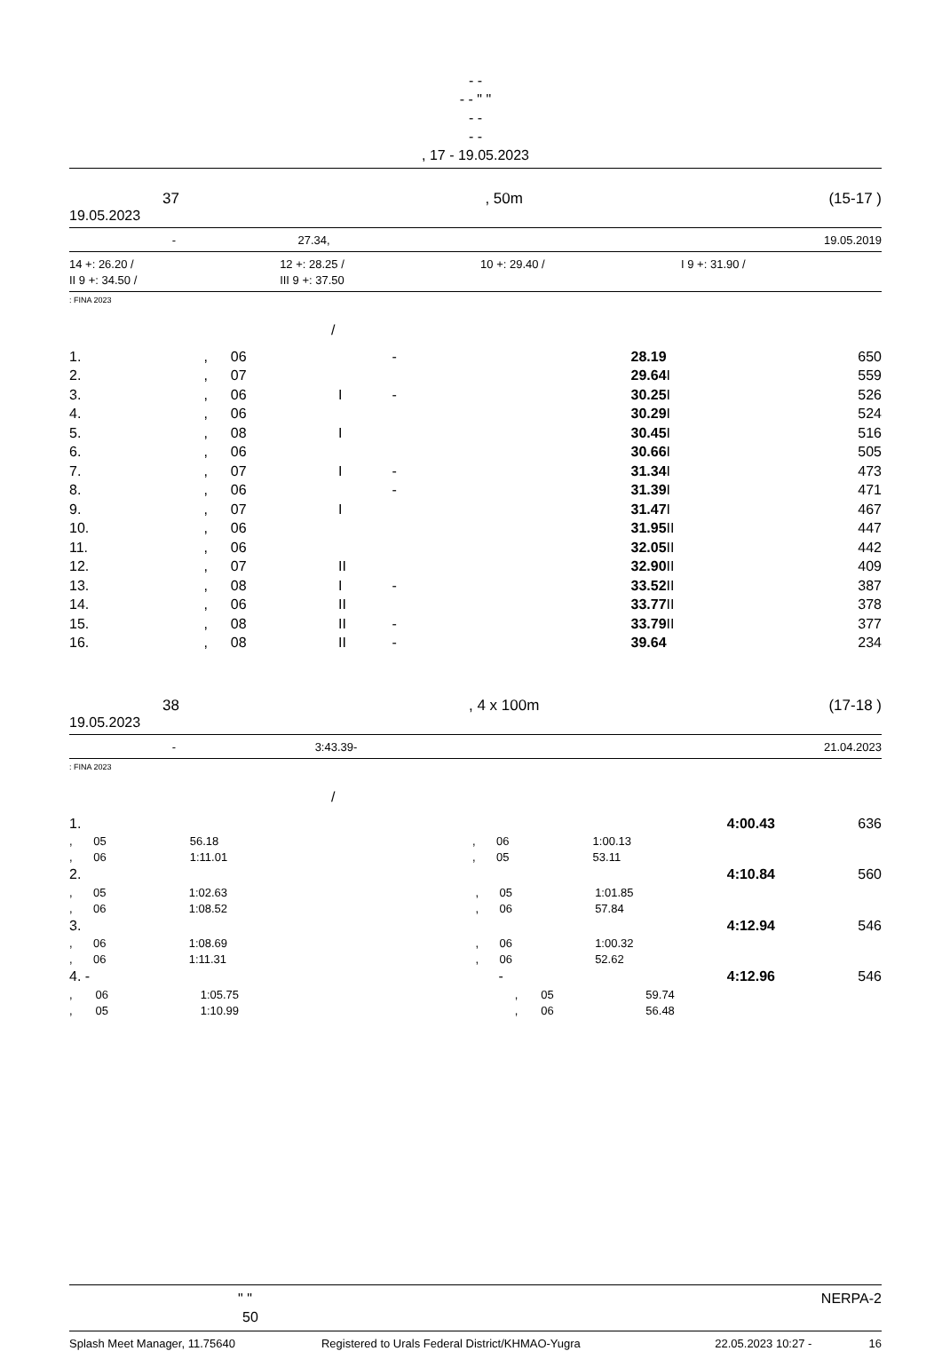- -
- - " "
- -
- -
, 17 - 19.05.2023
37, 50m (15-17 )
19.05.2023
| - | 27.34 | , | 19.05.2019 |
| 14 +: 26.20 / | 12 +: 28.25 / | 10 +: 29.40 / | I 9 +: 31.90 / |
| II 9 +: 34.50 / | III 9 +: 37.50 | | |
: FINA 2023
/
| 1. | , | 06 | | - | 28.19 | | 650 |
| 2. | , | 07 | | | 29.64 | I | 559 |
| 3. | , | 06 | I | - | 30.25 | I | 526 |
| 4. | , | 06 | | | 30.29 | I | 524 |
| 5. | , | 08 | I | | 30.45 | I | 516 |
| 6. | , | 06 | | | 30.66 | I | 505 |
| 7. | , | 07 | I | - | 31.34 | I | 473 |
| 8. | , | 06 | | - | 31.39 | I | 471 |
| 9. | , | 07 | I | | 31.47 | I | 467 |
| 10. | , | 06 | | | 31.95 | II | 447 |
| 11. | , | 06 | | | 32.05 | II | 442 |
| 12. | , | 07 | II | | 32.90 | II | 409 |
| 13. | , | 08 | I | - | 33.52 | II | 387 |
| 14. | , | 06 | II | | 33.77 | II | 378 |
| 15. | , | 08 | II | - | 33.79 | II | 377 |
| 16. | , | 08 | II | - | 39.64 | | 234 |
38, 4 x 100m (17-18 )
19.05.2023
| - | 3:43.39 | - | 21.04.2023 |
: FINA 2023
/
| 1. | | 4:00.43 | 636 |
| , | 05 | 56.18 | , | 06 | 1:00.13 |
| , | 06 | 1:11.01 | , | 05 | 53.11 |
| 2. | | 4:10.84 | 560 |
| , | 05 | 1:02.63 | , | 05 | 1:01.85 |
| , | 06 | 1:08.52 | , | 06 | 57.84 |
| 3. | | 4:12.94 | 546 |
| , | 06 | 1:08.69 | , | 06 | 1:00.32 |
| , | 06 | 1:11.31 | , | 06 | 52.62 |
| 4. - | - | 4:12.96 | 546 |
| , | 06 | 1:05.75 | , | 05 | 59.74 |
| , | 05 | 1:10.99 | , | 06 | 56.48 |
| " " | NERPA-2 |
| 50 | |
| Splash Meet Manager, 11.75640 | Registered to Urals Federal District/KHMAO-Yugra | 22.05.2023 10:27 - | 16 |